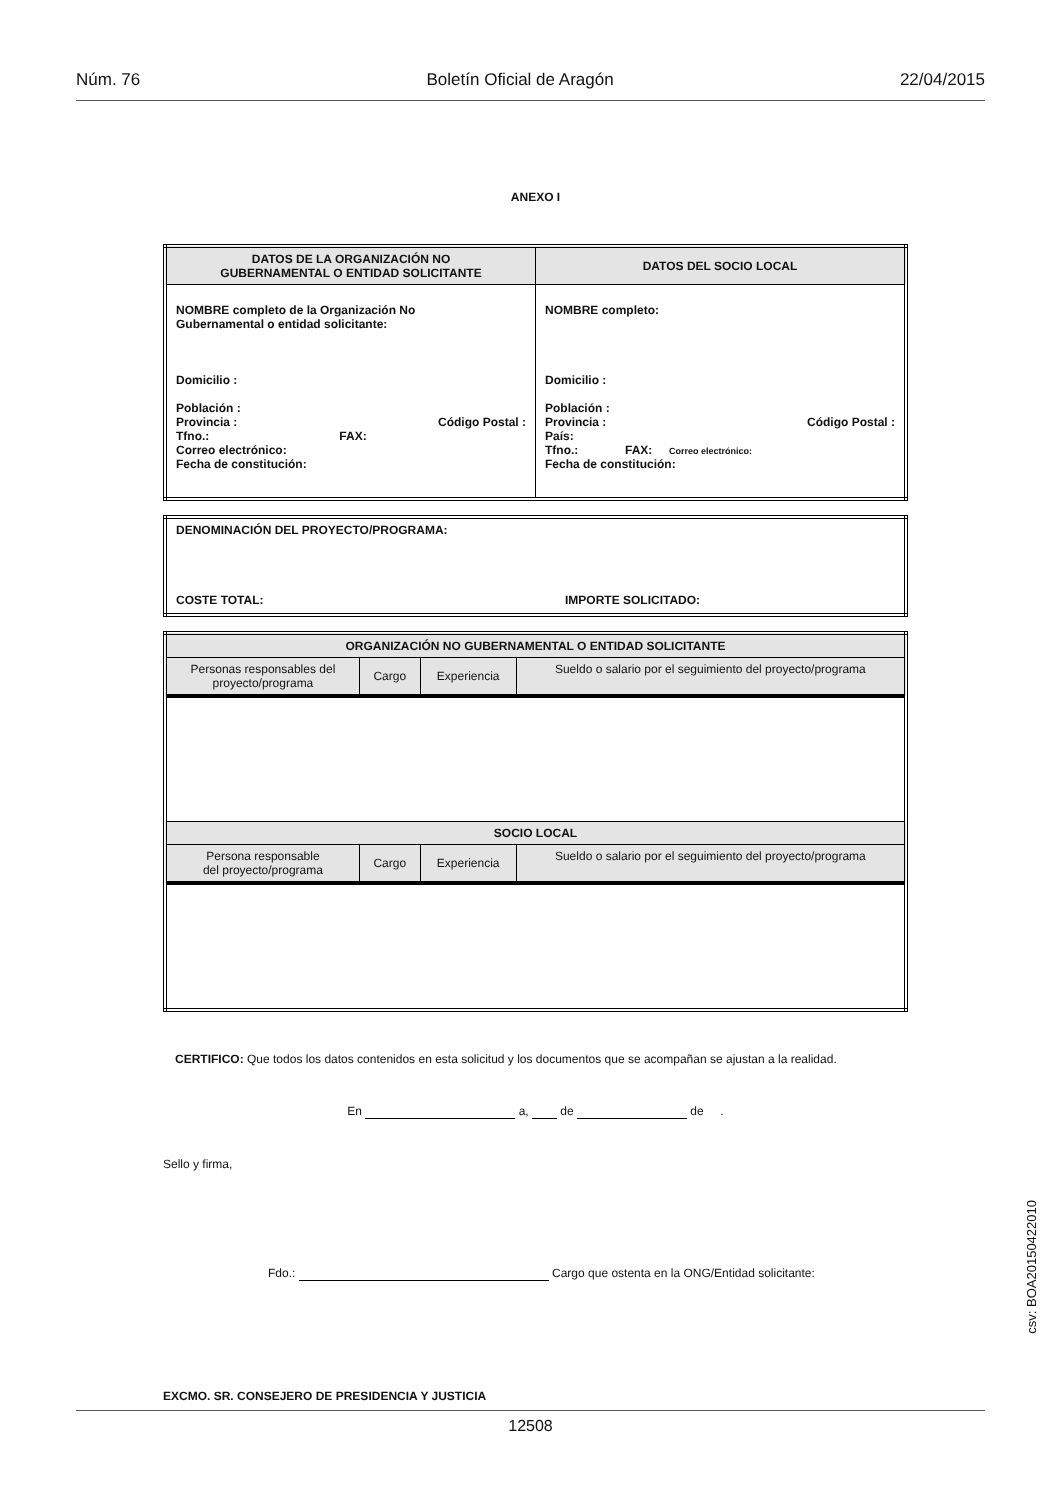Núm. 76 Boletín Oficial de Aragón 22/04/2015
ANEXO I
| DATOS DE LA ORGANIZACIÓN NO GUBERNAMENTAL O ENTIDAD SOLICITANTE | DATOS DEL SOCIO LOCAL |
| --- | --- |
| NOMBRE completo de la Organización No Gubernamental o entidad solicitante: Domicilio : Población : Provincia : Código Postal : Tfno.: FAX: Correo electrónico: Fecha de constitución: | NOMBRE completo: Domicilio : Población : Provincia : Código Postal : País: Tfno.: FAX: Correo electrónico: Fecha de constitución: |
| DENOMINACIÓN DEL PROYECTO/PROGRAMA: COSTE TOTAL: IMPORTE SOLICITADO: |
| ORGANIZACIÓN NO GUBERNAMENTAL O ENTIDAD SOLICITANTE | | | |
| --- | --- | --- | --- |
| Personas responsables del proyecto/programa | Cargo | Experiencia | Sueldo o salario por el seguimiento del proyecto/programa |
| SOCIO LOCAL | | | |
| Persona responsable del proyecto/programa | Cargo | Experiencia | Sueldo o salario por el seguimiento del proyecto/programa |
CERTIFICO: Que todos los datos contenidos en esta solicitud y los documentos que se acompañan se ajustan a la realidad.
En a, de de .
Sello y firma,
Fdo.: Cargo que ostenta en la ONG/Entidad solicitante:
EXCMO. SR. CONSEJERO DE PRESIDENCIA Y JUSTICIA
csv: BOA20150422010
12508